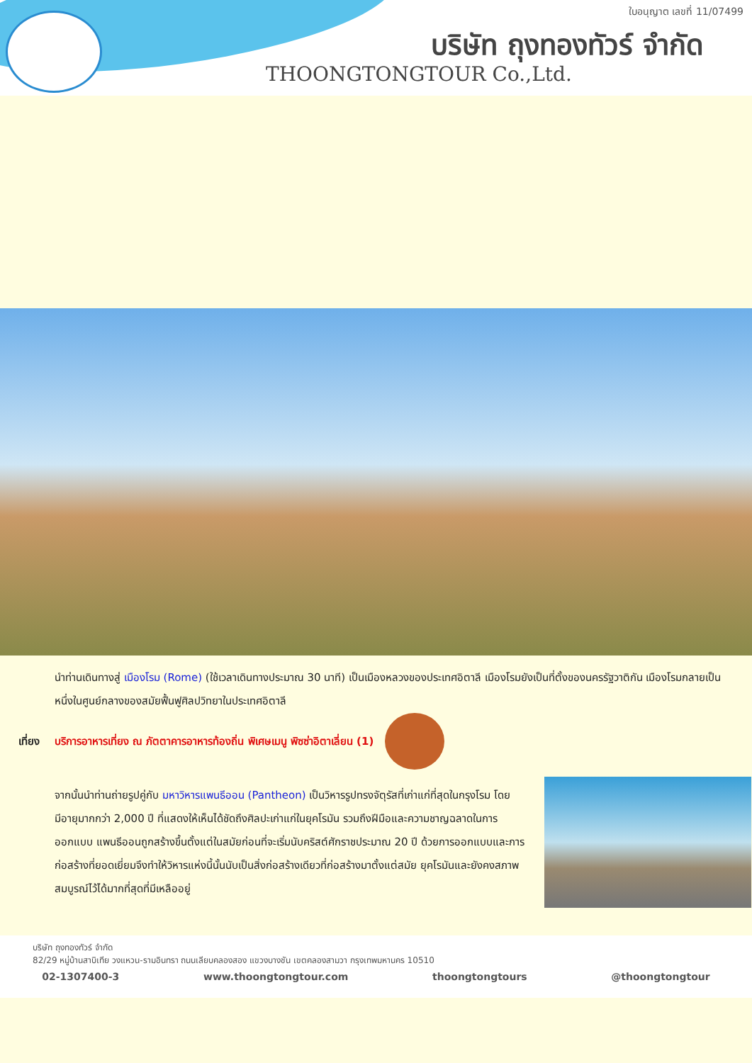ใบอนุญาต เลขที่ 11/07499
บริษัท ถุงทองทัวร์ จำกัด
THOONGTONGTOUR Co.,Ltd.
นำท่านเดินทางสู่ เมืองโรม (Rome) (ใช้เวลาเดินทางประมาณ 30 นาที) เป็นเมืองหลวงของประเทศอิตาลี เมืองโรมยังเป็นที่ตั้งของนครรัฐวาติกัน เมืองโรมกลายเป็นหนึ่งในศูนย์กลางของสมัยฟื้นฟูศิลปวิทยาในประเทศอิตาลี
เที่ยง
บริการอาหารเที่ยง ณ ภัตตาคารอาหารท้องถิ่น พิเศษเมนู พิซซ่าอิตาเลี่ยน (1)
จากนั้นนำท่านถ่ายรูปคู่กับ มหาวิหารแพนธีออน (Pantheon) เป็นวิหารรูปทรงจัตุรัสที่เก่าแก่ที่สุดในกรุงโรม โดยมีอายุมากกว่า 2,000 ปี ที่แสดงให้เห็นได้ชัดถึงศิลปะเก่าแก่ในยุคโรมัน รวมถึงฝีมือและความชาญฉลาดในการออกแบบ แพนธีออนถูกสร้างขึ้นตั้งแต่ในสมัยก่อนที่จะเริ่มนับคริสต์ศักราชประมาณ 20 ปี ด้วยการออกแบบและการก่อสร้างที่ยอดเยี่ยมจึงทำให้วิหารแห่งนี้นั้นนับเป็นสิ่งก่อสร้างเดียวที่ก่อสร้างมาตั้งแต่สมัย ยุคโรมันและยังคงสภาพสมบูรณ์ไว้ได้มากที่สุดที่มีเหลืออยู่
บริษัท ถุงทองทัวร์ จำกัด
82/29 หมู่บ้านสาบิเทีย วงแหวน-รามอินทรา ถนนเลียบคลองสอง แขวงบางชัน เขตคลองสามวา กรุงเทพมหานคร 10510
02-1307400-3 www.thoongtongtour.com thoongtongtours @thoongtongtour